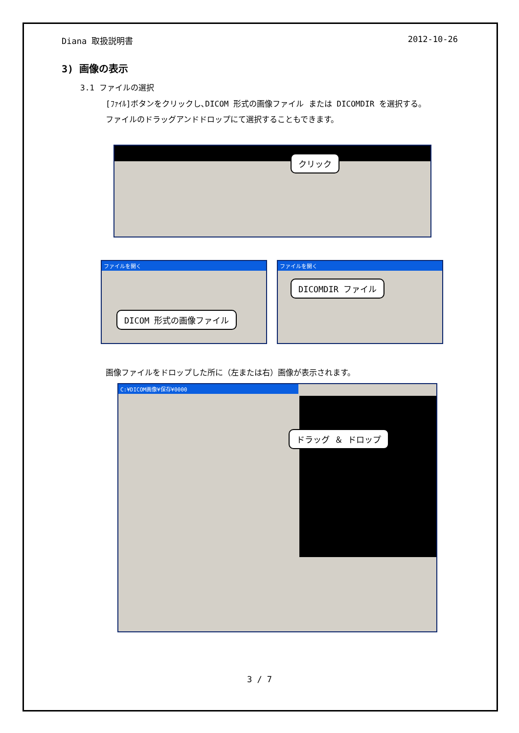Diana 取扱説明書 2012-10-26
3) 画像の表示
3.1 ファイルの選択
[ﾌｧｲﾙ]ボタンをクリックし､DICOM 形式の画像ファイル または DICOMDIR を選択する。
ファイルのドラッグアンドドロップにて選択することもできます。
クリック
ファイルを開く
DICOM 形式の画像ファイル
ファイルを開く
DICOMDIR ファイル
画像ファイルをドロップした所に（左または右）画像が表示されます。
C:¥DICOM画像¥保存¥0000
ドラッグ ＆ ドロップ
3 / 7